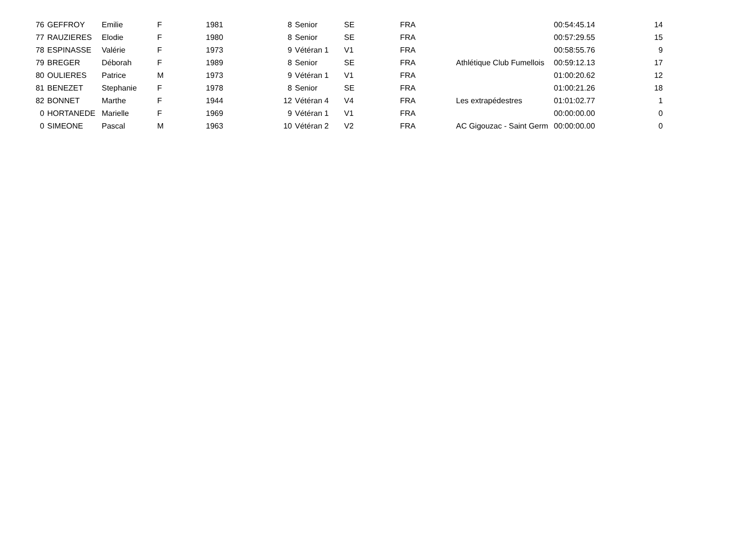| 76 | GEFFROY | Emilie | F | 1981 | 8 | Senior | SE | FRA | | 00:54:45.14 | 14 |
| 77 | RAUZIERES | Elodie | F | 1980 | 8 | Senior | SE | FRA | | 00:57:29.55 | 15 |
| 78 | ESPINASSE | Valérie | F | 1973 | 9 | Vétéran 1 | V1 | FRA | | 00:58:55.76 | 9 |
| 79 | BREGER | Déborah | F | 1989 | 8 | Senior | SE | FRA | Athlétique Club Fumellois | 00:59:12.13 | 17 |
| 80 | OULIERES | Patrice | M | 1973 | 9 | Vétéran 1 | V1 | FRA | | 01:00:20.62 | 12 |
| 81 | BENEZET | Stephanie | F | 1978 | 8 | Senior | SE | FRA | | 01:00:21.26 | 18 |
| 82 | BONNET | Marthe | F | 1944 | 12 | Vétéran 4 | V4 | FRA | Les extrapédestres | 01:01:02.77 | 1 |
| 0 | HORTANEDE | Marielle | F | 1969 | 9 | Vétéran 1 | V1 | FRA | | 00:00:00.00 | 0 |
| 0 | SIMEONE | Pascal | M | 1963 | 10 | Vétéran 2 | V2 | FRA | AC Gigouzac - Saint Germ | 00:00:00.00 | 0 |